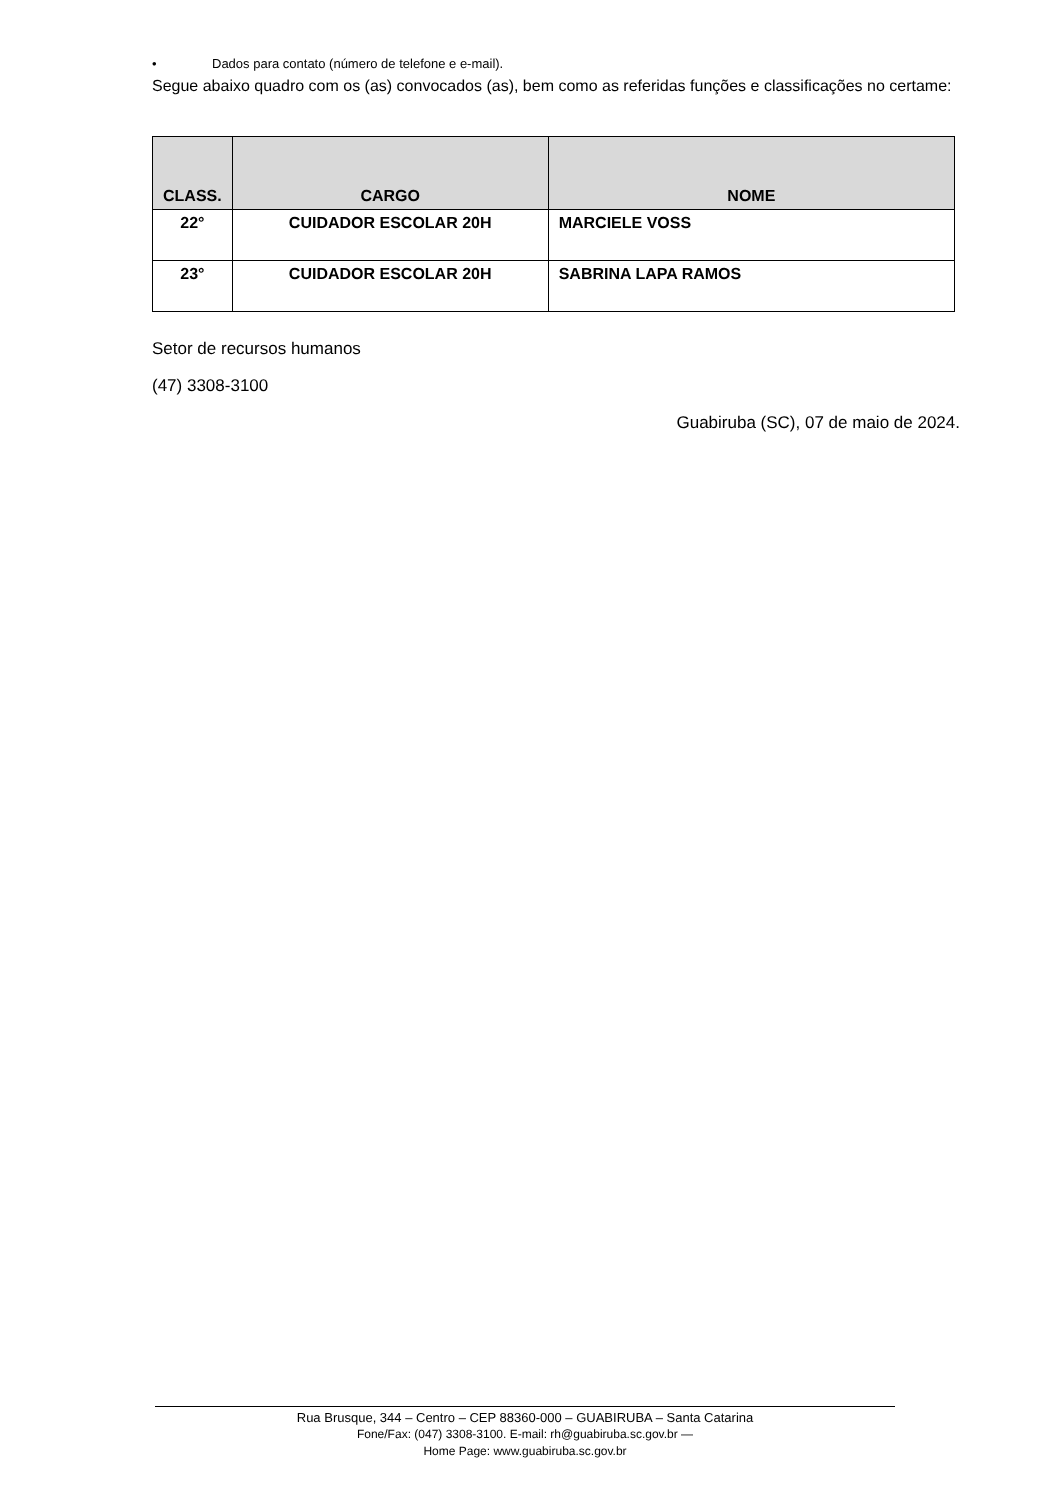• Dados para contato (número de telefone e e-mail).
Segue abaixo quadro com os (as) convocados (as), bem como as referidas funções e classificações no certame:
| CLASS. | CARGO | NOME |
| --- | --- | --- |
| 22° | CUIDADOR ESCOLAR 20H | MARCIELE VOSS |
| 23° | CUIDADOR ESCOLAR 20H | SABRINA LAPA RAMOS |
Setor de recursos humanos
(47) 3308-3100
Guabiruba (SC), 07 de maio de 2024.
Rua Brusque, 344 – Centro – CEP 88360-000 – GUABIRUBA – Santa Catarina
Fone/Fax: (047) 3308-3100. E-mail: rh@guabiruba.sc.gov.br —
Home Page: www.guabiruba.sc.gov.br